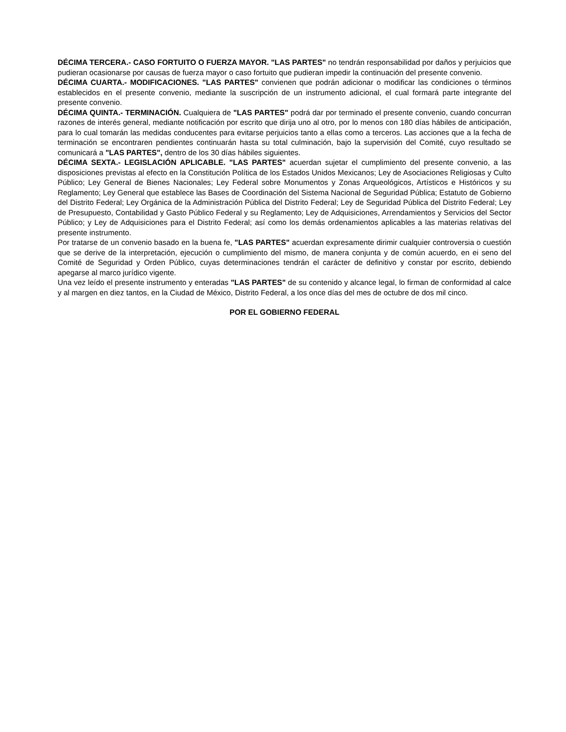DÉCIMA TERCERA.- CASO FORTUITO O FUERZA MAYOR. "LAS PARTES" no tendrán responsabilidad por daños y perjuicios que pudieran ocasionarse por causas de fuerza mayor o caso fortuito que pudieran impedir la continuación del presente convenio.
DÉCIMA CUARTA.- MODIFICACIONES. "LAS PARTES" convienen que podrán adicionar o modificar las condiciones o términos establecidos en el presente convenio, mediante la suscripción de un instrumento adicional, el cual formará parte integrante del presente convenio.
DÉCIMA QUINTA.- TERMINACIÓN. Cualquiera de "LAS PARTES" podrá dar por terminado el presente convenio, cuando concurran razones de interés general, mediante notificación por escrito que dirija uno al otro, por lo menos con 180 días hábiles de anticipación, para lo cual tomarán las medidas conducentes para evitarse perjuicios tanto a ellas como a terceros. Las acciones que a la fecha de terminación se encontraren pendientes continuarán hasta su total culminación, bajo la supervisión del Comité, cuyo resultado se comunicará a "LAS PARTES", dentro de los 30 días hábiles siguientes.
DÉCIMA SEXTA.- LEGISLACIÓN APLICABLE. "LAS PARTES" acuerdan sujetar el cumplimiento del presente convenio, a las disposiciones previstas al efecto en la Constitución Política de los Estados Unidos Mexicanos; Ley de Asociaciones Religiosas y Culto Público; Ley General de Bienes Nacionales; Ley Federal sobre Monumentos y Zonas Arqueológicos, Artísticos e Históricos y su Reglamento; Ley General que establece las Bases de Coordinación del Sistema Nacional de Seguridad Pública; Estatuto de Gobierno del Distrito Federal; Ley Orgánica de la Administración Pública del Distrito Federal; Ley de Seguridad Pública del Distrito Federal; Ley de Presupuesto, Contabilidad y Gasto Público Federal y su Reglamento; Ley de Adquisiciones, Arrendamientos y Servicios del Sector Público; y Ley de Adquisiciones para el Distrito Federal; así como los demás ordenamientos aplicables a las materias relativas del presente instrumento.
Por tratarse de un convenio basado en la buena fe, "LAS PARTES" acuerdan expresamente dirimir cualquier controversia o cuestión que se derive de la interpretación, ejecución o cumplimiento del mismo, de manera conjunta y de común acuerdo, en ei seno del Comité de Seguridad y Orden Público, cuyas determinaciones tendrán el carácter de definitivo y constar por escrito, debiendo apegarse al marco jurídico vigente.
Una vez leído el presente instrumento y enteradas "LAS PARTES" de su contenido y alcance legal, lo firman de conformidad al calce y al margen en diez tantos, en la Ciudad de México, Distrito Federal, a los once días del mes de octubre de dos mil cinco.
POR EL GOBIERNO FEDERAL